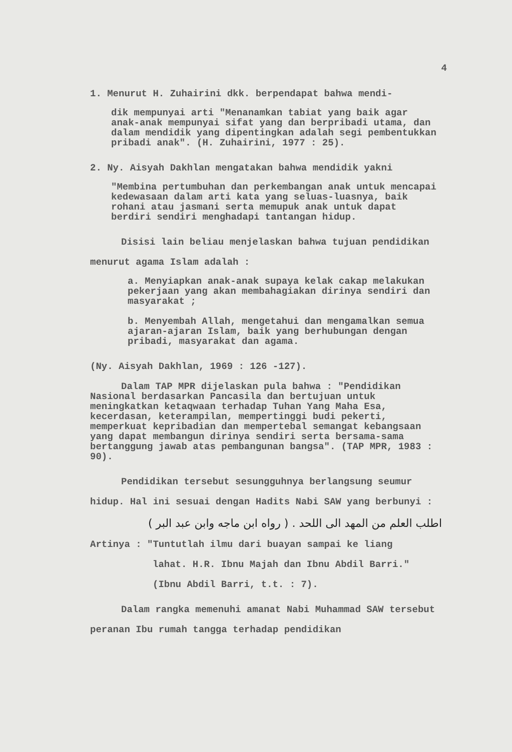4
1. Menurut H. Zuhairini dkk. berpendapat bahwa mendi-
dik mempunyai arti "Menanamkan tabiat yang baik agar anak-anak mempunyai sifat yang dan berpribadi utama, dan dalam mendidik yang dipentingkan adalah segi pembentukkan pribadi anak". (H. Zuhairini, 1977 : 25).
2. Ny. Aisyah Dakhlan mengatakan bahwa mendidik yakni
"Membina pertumbuhan dan perkembangan anak untuk mencapai kedewasaan dalam arti kata yang seluas-luasnya, baik rohani atau jasmani serta memupuk anak untuk dapat berdiri sendiri menghadapi tantangan hidup.
Disisi lain beliau menjelaskan bahwa tujuan pendidikan menurut agama Islam adalah :
a. Menyiapkan anak-anak supaya kelak cakap melakukan pekerjaan yang akan membahagiakan dirinya sendiri dan masyarakat ;
b. Menyembah Allah, mengetahui dan mengamalkan semua ajaran-ajaran Islam, baik yang berhubungan dengan pribadi, masyarakat dan agama.
(Ny. Aisyah Dakhlan, 1969 : 126 -127).
Dalam TAP MPR dijelaskan pula bahwa : "Pendidikan Nasional berdasarkan Pancasila dan bertujuan untuk meningkatkan ketaqwaan terhadap Tuhan Yang Maha Esa, kecerdasan, keterampilan, mempertinggi budi pekerti, memperkuat kepribadian dan mempertebal semangat kebangsaan yang dapat membangun dirinya sendiri serta bersama-sama bertanggung jawab atas pembangunan bangsa". (TAP MPR, 1983 : 90).
Pendidikan tersebut sesungguhnya berlangsung seumur hidup. Hal ini sesuai dengan Hadits Nabi SAW yang berbunyi :
اطلب العلم من المهد الى اللحد . ( رواه ابن ماجه وابن عبد البر )
Artinya : "Tuntutlah ilmu dari buayan sampai ke liang
lahat. H.R. Ibnu Majah dan Ibnu Abdil Barri."
(Ibnu Abdil Barri, t.t. : 7).
Dalam rangka memenuhi amanat Nabi Muhammad SAW tersebut peranan Ibu rumah tangga terhadap pendidikan